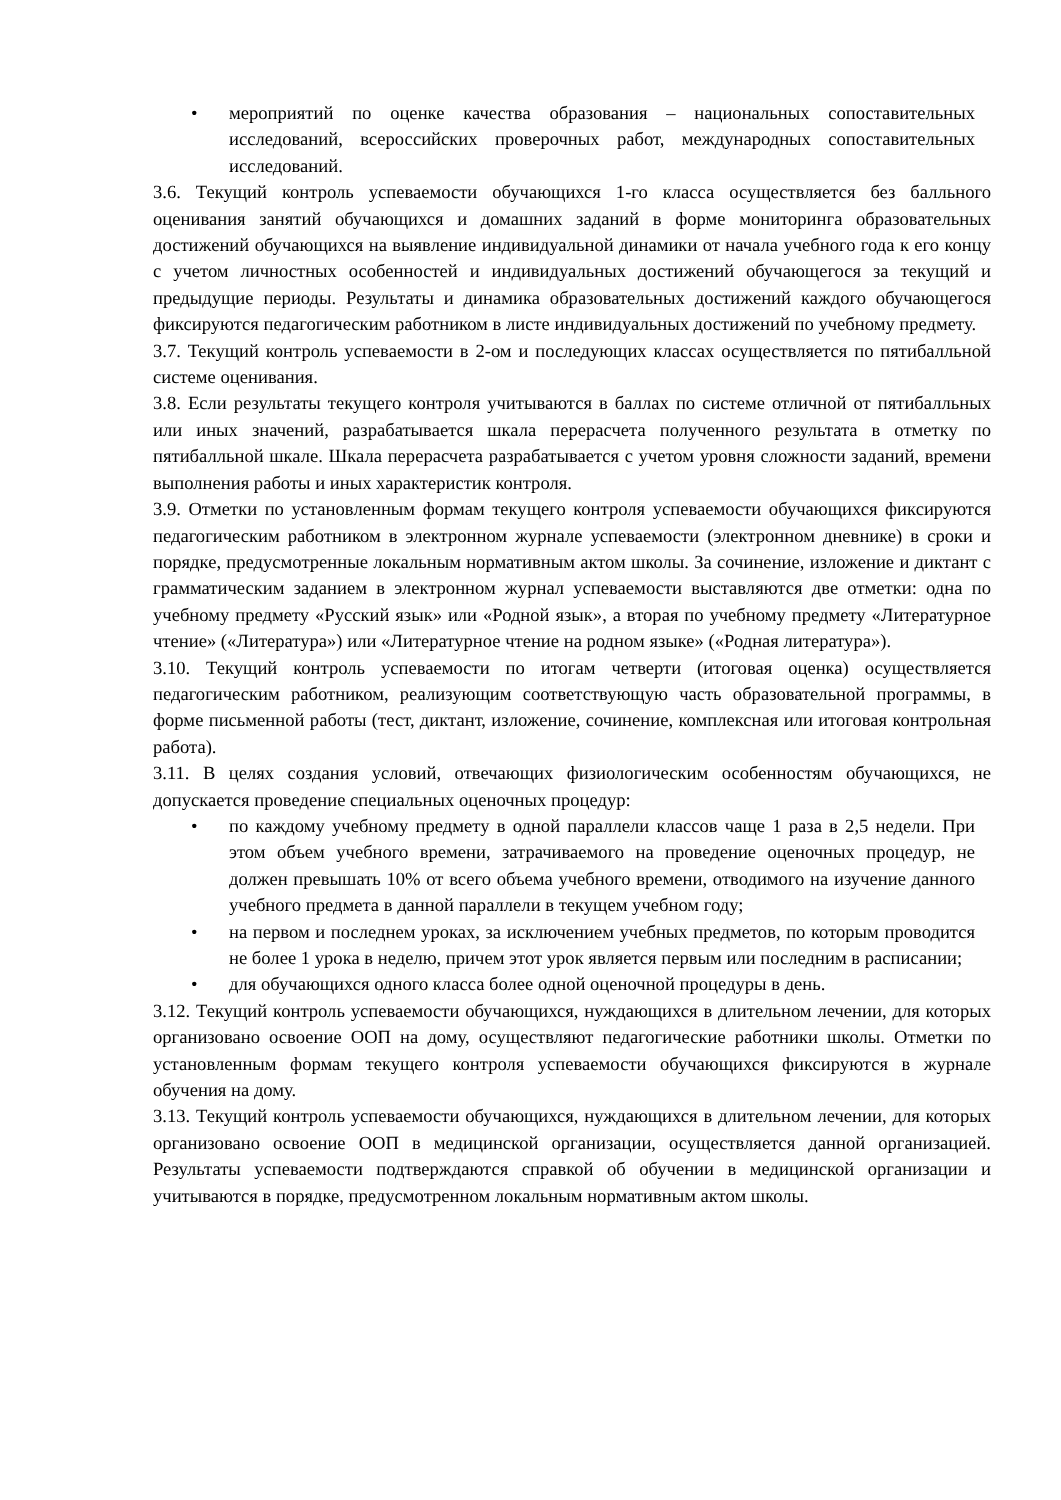• мероприятий по оценке качества образования – национальных сопоставительных исследований, всероссийских проверочных работ, международных сопоставительных исследований.
3.6. Текущий контроль успеваемости обучающихся 1-го класса осуществляется без балльного оценивания занятий обучающихся и домашних заданий в форме мониторинга образовательных достижений обучающихся на выявление индивидуальной динамики от начала учебного года к его концу с учетом личностных особенностей и индивидуальных достижений обучающегося за текущий и предыдущие периоды. Результаты и динамика образовательных достижений каждого обучающегося фиксируются педагогическим работником в листе индивидуальных достижений по учебному предмету.
3.7. Текущий контроль успеваемости в 2-ом и последующих классах осуществляется по пятибалльной системе оценивания.
3.8. Если результаты текущего контроля учитываются в баллах по системе отличной от пятибалльных или иных значений, разрабатывается шкала перерасчета полученного результата в отметку по пятибалльной шкале. Шкала перерасчета разрабатывается с учетом уровня сложности заданий, времени выполнения работы и иных характеристик контроля.
3.9. Отметки по установленным формам текущего контроля успеваемости обучающихся фиксируются педагогическим работником в электронном журнале успеваемости (электронном дневнике) в сроки и порядке, предусмотренные локальным нормативным актом школы. За сочинение, изложение и диктант с грамматическим заданием в электронном журнал успеваемости выставляются две отметки: одна по учебному предмету «Русский язык» или «Родной язык», а вторая по учебному предмету «Литературное чтение» («Литература») или «Литературное чтение на родном языке» («Родная литература»).
3.10. Текущий контроль успеваемости по итогам четверти (итоговая оценка) осуществляется педагогическим работником, реализующим соответствующую часть образовательной программы, в форме письменной работы (тест, диктант, изложение, сочинение, комплексная или итоговая контрольная работа).
3.11. В целях создания условий, отвечающих физиологическим особенностям обучающихся, не допускается проведение специальных оценочных процедур:
• по каждому учебному предмету в одной параллели классов чаще 1 раза в 2,5 недели. При этом объем учебного времени, затрачиваемого на проведение оценочных процедур, не должен превышать 10% от всего объема учебного времени, отводимого на изучение данного учебного предмета в данной параллели в текущем учебном году;
• на первом и последнем уроках, за исключением учебных предметов, по которым проводится не более 1 урока в неделю, причем этот урок является первым или последним в расписании;
• для обучающихся одного класса более одной оценочной процедуры в день.
3.12. Текущий контроль успеваемости обучающихся, нуждающихся в длительном лечении, для которых организовано освоение ООП на дому, осуществляют педагогические работники школы. Отметки по установленным формам текущего контроля успеваемости обучающихся фиксируются в журнале обучения на дому.
3.13. Текущий контроль успеваемости обучающихся, нуждающихся в длительном лечении, для которых организовано освоение ООП в медицинской организации, осуществляется данной организацией. Результаты успеваемости подтверждаются справкой об обучении в медицинской организации и учитываются в порядке, предусмотренном локальным нормативным актом школы.